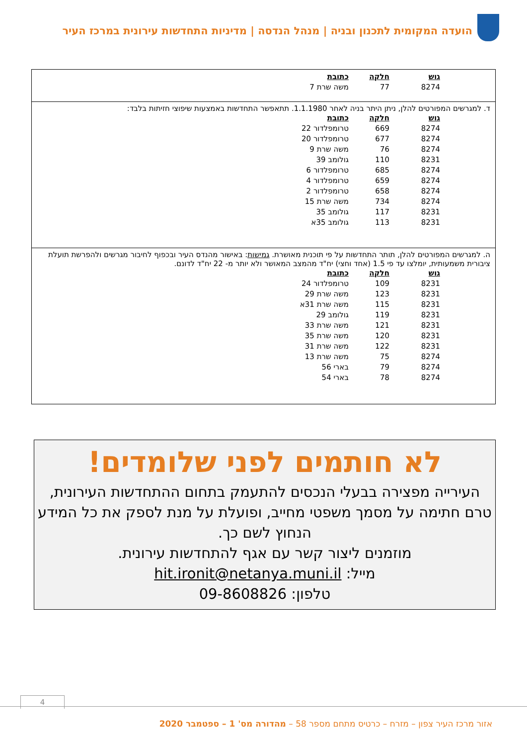הועדה המקומית לתכנון ובניה | מנהל הנדסה | מדיניות התחדשות עירונית במרכז העיר
| גוש | חלקה | כתובת |
| --- | --- | --- |
| 8274 | 77 | משה שרת 7 |
ד. למגרשים המפורטים להלן, ניתן היתר בניה לאחר 1.1.1980. תתאפשר התחדשות באמצעות שיפוצי חזיתות בלבד:
| גוש | חלקה | כתובת |
| --- | --- | --- |
| 8274 | 669 | טרומפלדור 22 |
| 8274 | 677 | טרומפלדור 20 |
| 8274 | 76 | משה שרת 9 |
| 8231 | 110 | גולומב 39 |
| 8274 | 685 | טרומפלדור 6 |
| 8274 | 659 | טרומפלדור 4 |
| 8274 | 658 | טרומפלדור 2 |
| 8274 | 734 | משה שרת 15 |
| 8231 | 117 | גולומב 35 |
| 8231 | 113 | גולומב 35א |
ה. למגרשים המפורטים להלן, תותר התחדשות על פי תוכנית מאושרת. גמישות: באישור מהנדס העיר ובכפוף לחיבור מגרשים ולהפרשת תועלת ציבורית משמעותית, יומלצו עד פי 1.5 (אחד וחצי) יח"ד מהמצב המאושר ולא יותר מ- 22 יח"ד לדונם.
| גוש | חלקה | כתובת |
| --- | --- | --- |
| 8231 | 109 | טרומפלדור 24 |
| 8231 | 123 | משה שרת 29 |
| 8231 | 115 | משה שרת 31א |
| 8231 | 119 | גולומב 29 |
| 8231 | 121 | משה שרת 33 |
| 8231 | 120 | משה שרת 35 |
| 8231 | 122 | משה שרת 31 |
| 8274 | 75 | משה שרת 13 |
| 8274 | 79 | בארי 56 |
| 8274 | 78 | בארי 54 |
לא חותמים לפני שלומדים!
העירייה מפצירה בבעלי הנכסים להתעמק בתחום ההתחדשות העירונית, טרם חתימה על מסמך משפטי מחייב, ופועלת על מנת לספק את כל המידע הנחוץ לשם כך.
מוזמנים ליצור קשר עם אגף להתחדשות עירונית.
מייל: hit.ironit@netanya.muni.il
טלפון: 09-8608826
4
אזור מרכז העיר צפון – מזרח – כרטיס מתחם מספר 58 – מהדורה מס' 1 – ספטמבר 2020